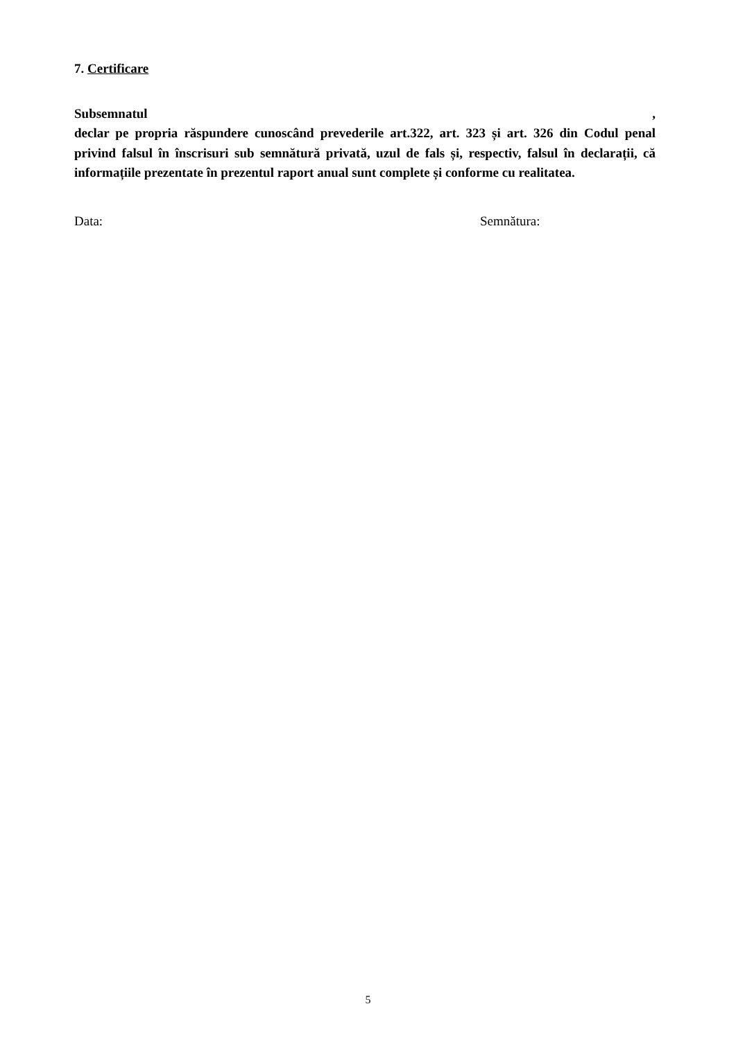7. Certificare
Subsemnatul,
declar pe propria răspundere cunoscând prevederile art.322, art. 323 și art. 326 din Codul penal privind falsul în înscrisuri sub semnătură privată, uzul de fals și, respectiv, falsul în declarații, că informațiile prezentate în prezentul raport anual sunt complete și conforme cu realitatea.
Data: Semnătura:
5